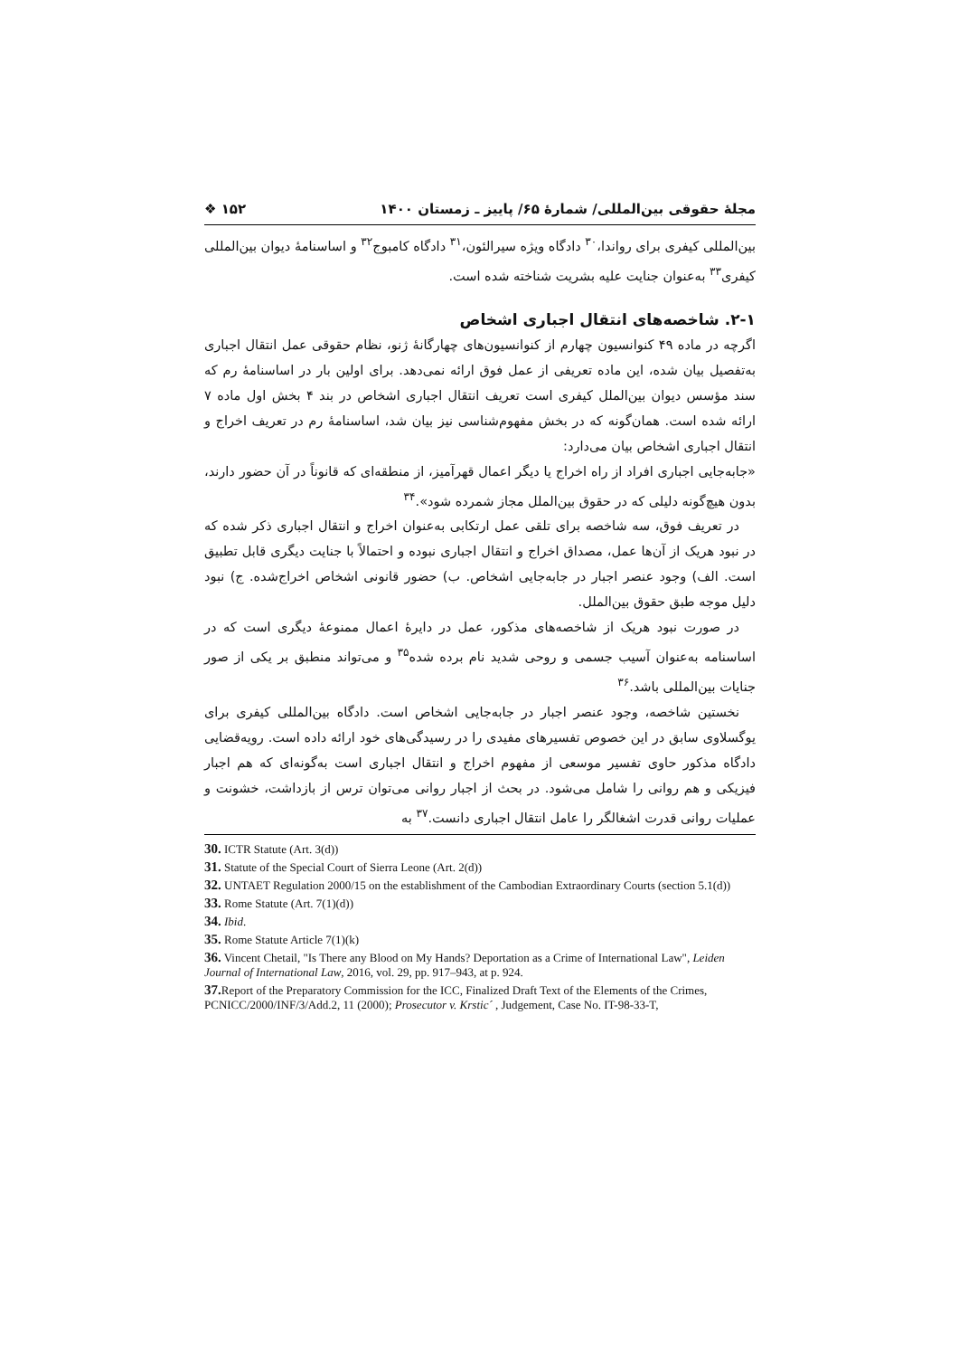مجلۀ حقوقی بین‌المللی/ شمارۀ ۶۵/ پاییز ـ زمستان ۱۴۰۰ ۱۵۲ ❖
بین‌المللی کیفری برای رواندا،<sup>۳۰</sup> دادگاه ویژه سیرالئون،<sup>۳۱</sup> دادگاه کامبوج<sup>۳۲</sup> و اساسنامۀ دیوان بین‌المللی کیفری<sup>۳۳</sup> به‌عنوان جنایت علیه بشریت شناخته شده است.
۲-۱. شاخصه‌های انتقال اجباری اشخاص
اگرچه در ماده ۴۹ کنوانسیون چهارم از کنوانسیون‌های چهارگانۀ ژنو، نظام حقوقی عمل انتقال اجباری به‌تفصیل بیان شده، این ماده تعریفی از عمل فوق ارائه نمی‌دهد. برای اولین بار در اساسنامۀ رم که سند مؤسس دیوان بین‌الملل کیفری است تعریف انتقال اجباری اشخاص در بند ۴ بخش اول ماده ۷ ارائه شده است. همان‌گونه که در بخش مفهوم‌شناسی نیز بیان شد، اساسنامۀ رم در تعریف اخراج و انتقال اجباری اشخاص بیان می‌دارد:
«جابه‌جایی اجباری افراد از راه اخراج یا دیگر اعمال قهرآمیز، از منطقه‌ای که قانوناً در آن حضور دارند، بدون هیچ‌گونه دلیلی که در حقوق بین‌الملل مجاز شمرده شود».<sup>۳۴</sup>
در تعریف فوق، سه شاخصه برای تلقی عمل ارتکابی به‌عنوان اخراج و انتقال اجباری ذکر شده که در نبود هریک از آن‌ها عمل، مصداق اخراج و انتقال اجباری نبوده و احتمالاً با جنایت دیگری قابل تطبیق است. الف) وجود عنصر اجبار در جابه‌جایی اشخاص. ب) حضور قانونی اشخاص اخراج‌شده. ج) نبود دلیل موجه طبق حقوق بین‌الملل.
در صورت نبود هریک از شاخصه‌های مذکور، عمل در دایرۀ اعمال ممنوعۀ دیگری است که در اساسنامه به‌عنوان آسیب جسمی و روحی شدید نام برده شده<sup>۳۵</sup> و می‌تواند منطبق بر یکی از صور جنایات بین‌المللی باشد.<sup>۳۶</sup>
نخستین شاخصه، وجود عنصر اجبار در جابه‌جایی اشخاص است. دادگاه بین‌المللی کیفری برای یوگسلاوی سابق در این خصوص تفسیرهای مفیدی را در رسیدگی‌های خود ارائه داده است. رویه‌قضایی دادگاه مذکور حاوی تفسیر موسعی از مفهوم اخراج و انتقال اجباری است به‌گونه‌ای که هم اجبار فیزیکی و هم روانی را شامل می‌شود. در بحث از اجبار روانی می‌توان ترس از بازداشت، خشونت و عملیات روانی قدرت اشغالگر را عامل انتقال اجباری دانست.<sup>۳۷</sup> به
30. ICTR Statute (Art. 3(d))
31. Statute of the Special Court of Sierra Leone (Art. 2(d))
32. UNTAET Regulation 2000/15 on the establishment of the Cambodian Extraordinary Courts (section 5.1(d))
33. Rome Statute (Art. 7(1)(d))
34. Ibid.
35. Rome Statute Article 7(1)(k)
36. Vincent Chetail, "Is There any Blood on My Hands? Deportation as a Crime of International Law", Leiden Journal of International Law, 2016, vol. 29, pp. 917–943, at p. 924.
37. Report of the Preparatory Commission for the ICC, Finalized Draft Text of the Elements of the Crimes, PCNICC/2000/INF/3/Add.2, 11 (2000); Prosecutor v. Krstic´ , Judgement, Case No. IT-98-33-T,